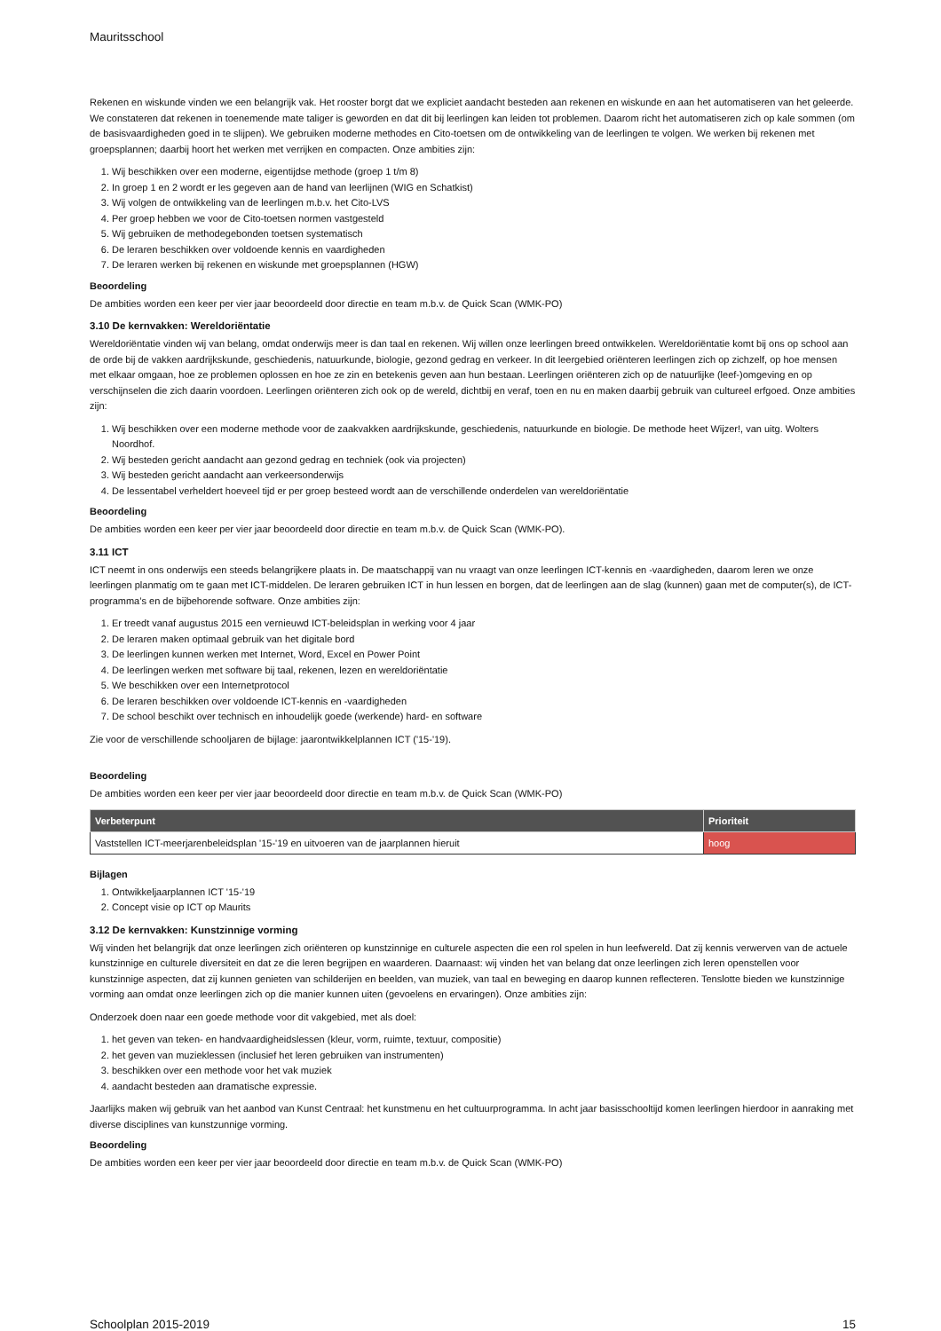Mauritsschool
Rekenen en wiskunde vinden we een belangrijk vak. Het rooster borgt dat we expliciet aandacht besteden aan rekenen en wiskunde en aan het automatiseren van het geleerde. We constateren dat rekenen in toenemende mate taliger is geworden en dat dit bij leerlingen kan leiden tot problemen. Daarom richt het automatiseren zich op kale sommen (om de basisvaardigheden goed in te slijpen). We gebruiken moderne methodes en Cito-toetsen om de ontwikkeling van de leerlingen te volgen. We werken bij rekenen met groepsplannen; daarbij hoort het werken met verrijken en compacten. Onze ambities zijn:
1. Wij beschikken over een moderne, eigentijdse methode (groep 1 t/m 8)
2. In groep 1 en 2 wordt er les gegeven aan de hand van leerlijnen (WIG en Schatkist)
3. Wij volgen de ontwikkeling van de leerlingen m.b.v. het Cito-LVS
4. Per groep hebben we voor de Cito-toetsen normen vastgesteld
5. Wij gebruiken de methodegebonden toetsen systematisch
6. De leraren beschikken over voldoende kennis en vaardigheden
7. De leraren werken bij rekenen en wiskunde met groepsplannen (HGW)
Beoordeling
De ambities worden een keer per vier jaar beoordeeld door directie en team m.b.v. de Quick Scan (WMK-PO)
3.10 De kernvakken: Wereldoriëntatie
Wereldoriëntatie vinden wij van belang, omdat onderwijs meer is dan taal en rekenen. Wij willen onze leerlingen breed ontwikkelen. Wereldoriëntatie komt bij ons op school aan de orde bij de vakken aardrijkskunde, geschiedenis, natuurkunde, biologie, gezond gedrag en verkeer. In dit leergebied oriënteren leerlingen zich op zichzelf, op hoe mensen met elkaar omgaan, hoe ze problemen oplossen en hoe ze zin en betekenis geven aan hun bestaan. Leerlingen oriënteren zich op de natuurlijke (leef-)omgeving en op verschijnselen die zich daarin voordoen. Leerlingen oriënteren zich ook op de wereld, dichtbij en veraf, toen en nu en maken daarbij gebruik van cultureel erfgoed. Onze ambities zijn:
1. Wij beschikken over een moderne methode voor de zaakvakken aardrijkskunde, geschiedenis, natuurkunde en biologie. De methode heet Wijzer!, van uitg. Wolters Noordhof.
2. Wij besteden gericht aandacht aan gezond gedrag en techniek (ook via projecten)
3. Wij besteden gericht aandacht aan verkeersonderwijs
4. De lessentabel verheldert hoeveel tijd er per groep besteed wordt aan de verschillende onderdelen van wereldoriëntatie
Beoordeling
De ambities worden een keer per vier jaar beoordeeld door directie en team m.b.v. de Quick Scan (WMK-PO).
3.11 ICT
ICT neemt in ons onderwijs een steeds belangrijkere plaats in. De maatschappij van nu vraagt van onze leerlingen ICT-kennis en -vaardigheden, daarom leren we onze leerlingen planmatig om te gaan met ICT-middelen. De leraren gebruiken ICT in hun lessen en borgen, dat de leerlingen aan de slag (kunnen) gaan met de computer(s), de ICT-programma’s en de bijbehorende software. Onze ambities zijn:
1. Er treedt vanaf augustus 2015 een vernieuwd ICT-beleidsplan in werking voor 4 jaar
2. De leraren maken optimaal gebruik van het digitale bord
3. De leerlingen kunnen werken met Internet, Word, Excel en Power Point
4. De leerlingen werken met software bij taal, rekenen, lezen en wereldoriëntatie
5. We beschikken over een Internetprotocol
6. De leraren beschikken over voldoende ICT-kennis en -vaardigheden
7. De school beschikt over technisch en inhoudelijk goede (werkende) hard- en software
Zie voor de verschillende schooljaren de bijlage: jaarontwikkelplannen ICT ('15-'19).
Beoordeling
De ambities worden een keer per vier jaar beoordeeld door directie en team m.b.v. de Quick Scan (WMK-PO)
| Verbeterpunt | Prioriteit |
| --- | --- |
| Vaststellen ICT-meerjarenbeleidsplan '15-'19 en uitvoeren van de jaarplannen hieruit | hoog |
Bijlagen
1. Ontwikkeljaarplannen ICT '15-'19
2. Concept visie op ICT op Maurits
3.12 De kernvakken: Kunstzinnige vorming
Wij vinden het belangrijk dat onze leerlingen zich oriënteren op kunstzinnige en culturele aspecten die een rol spelen in hun leefwereld. Dat zij kennis verwerven van de actuele kunstzinnige en culturele diversiteit en dat ze die leren begrijpen en waarderen. Daarnaast: wij vinden het van belang dat onze leerlingen zich leren openstellen voor kunstzinnige aspecten, dat zij kunnen genieten van schilderijen en beelden, van muziek, van taal en beweging en daarop kunnen reflecteren. Tenslotte bieden we kunstzinnige vorming aan omdat onze leerlingen zich op die manier kunnen uiten (gevoelens en ervaringen). Onze ambities zijn:
Onderzoek doen naar een goede methode voor dit vakgebied, met als doel:
1. het geven van teken- en handvaardigheidslessen (kleur, vorm, ruimte, textuur, compositie)
2. het geven van muzieklessen (inclusief het leren gebruiken van instrumenten)
3. beschikken over een methode voor het vak muziek
4. aandacht besteden aan dramatische expressie.
Jaarlijks maken wij gebruik van het aanbod van Kunst Centraal: het kunstmenu en het cultuurprogramma. In acht jaar basisschooltijd komen leerlingen hierdoor in aanraking met diverse disciplines van kunstzunnige vorming.
Beoordeling
De ambities worden een keer per vier jaar beoordeeld door directie en team m.b.v. de Quick Scan (WMK-PO)
Schoolplan 2015-2019 15